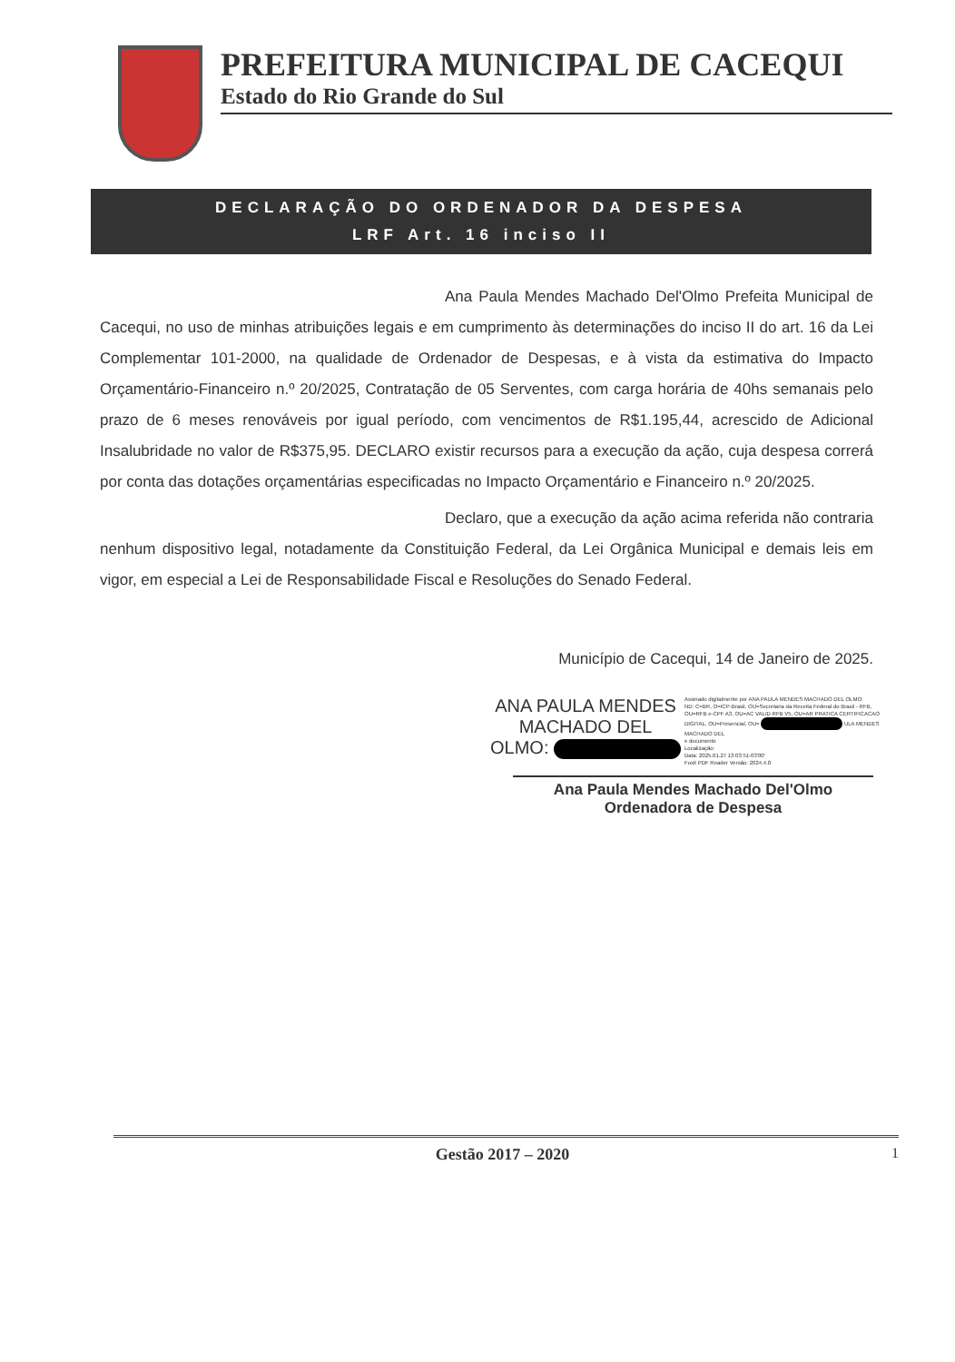PREFEITURA MUNICIPAL DE CACEQUI
Estado do Rio Grande do Sul
DECLARAÇÃO DO ORDENADOR DA DESPESA
LRF Art. 16 inciso II
Ana Paula Mendes Machado Del'Olmo Prefeita Municipal de Cacequi, no uso de minhas atribuições legais e em cumprimento às determinações do inciso II do art. 16 da Lei Complementar 101-2000, na qualidade de Ordenador de Despesas, e à vista da estimativa do Impacto Orçamentário-Financeiro n.º 20/2025, Contratação de 05 Serventes, com carga horária de 40hs semanais pelo prazo de 6 meses renováveis por igual período, com vencimentos de R$1.195,44, acrescido de Adicional Insalubridade no valor de R$375,95. DECLARO existir recursos para a execução da ação, cuja despesa correrá por conta das dotações orçamentárias especificadas no Impacto Orçamentário e Financeiro n.º 20/2025.
Declaro, que a execução da ação acima referida não contraria nenhum dispositivo legal, notadamente da Constituição Federal, da Lei Orgânica Municipal e demais leis em vigor, em especial a Lei de Responsabilidade Fiscal e Resoluções do Senado Federal.
Município de Cacequi, 14 de Janeiro de 2025.
ANA PAULA MENDES
MACHADO DEL
OLMO:
Assinado digitalmente por ANA PAULA MENDES MACHADO DEL OLMO:
ND: C=BR, O=ICP-Brasil, OU=Secretaria da Receita Federal do Brasil - RFB, OU=RFB e-CPF A3, OU=AC VALID RFB V5, OU=AR PRATICA CERTIFICACAO DIGITAL, OU=Presencial, OU= ULA MENDES MACHADO DEL
e documento
Localização:
Data: 2025.01.27 13:03:51-03'00'
Foxit PDF Reader Versão: 2024.4.0
Ana Paula Mendes Machado Del'Olmo
Ordenadora de Despesa
Gestão 2017 – 2020 1